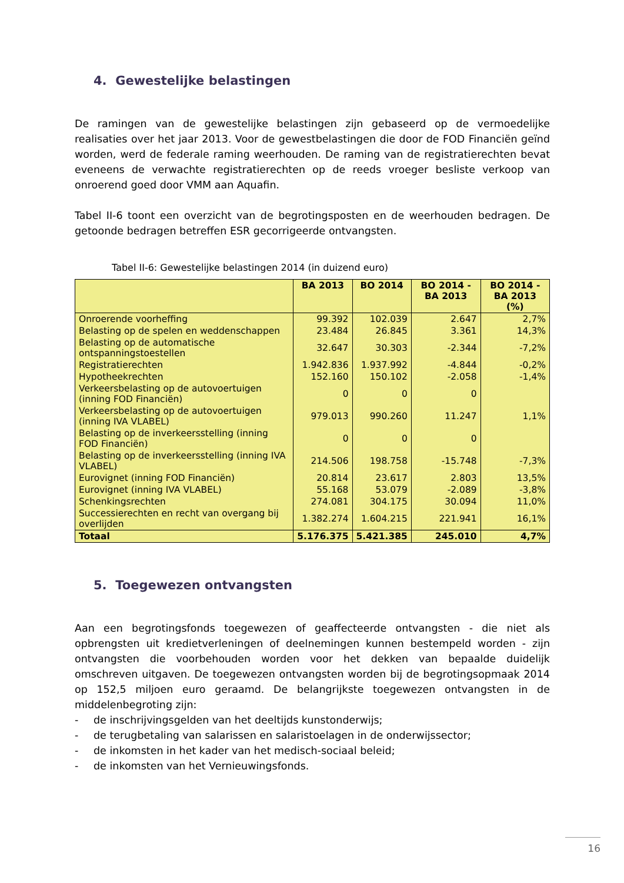4. Gewestelijke belastingen
De ramingen van de gewestelijke belastingen zijn gebaseerd op de vermoedelijke realisaties over het jaar 2013. Voor de gewestbelastingen die door de FOD Financiën geïnd worden, werd de federale raming weerhouden. De raming van de registratierechten bevat eveneens de verwachte registratierechten op de reeds vroeger besliste verkoop van onroerend goed door VMM aan Aquafin.
Tabel II-6 toont een overzicht van de begrotingsposten en de weerhouden bedragen. De getoonde bedragen betreffen ESR gecorrigeerde ontvangsten.
Tabel II-6: Gewestelijke belastingen 2014 (in duizend euro)
| | BA 2013 | BO 2014 | BO 2014 - BA 2013 | BO 2014 - BA 2013 (%) |
| --- | --- | --- | --- | --- |
| Onroerende voorheffing | 99.392 | 102.039 | 2.647 | 2,7% |
| Belasting op de spelen en weddenschappen | 23.484 | 26.845 | 3.361 | 14,3% |
| Belasting op de automatische ontspanningstoestellen | 32.647 | 30.303 | -2.344 | -7,2% |
| Registratierechten | 1.942.836 | 1.937.992 | -4.844 | -0,2% |
| Hypotheekrechten | 152.160 | 150.102 | -2.058 | -1,4% |
| Verkeersbelasting op de autovoertuigen (inning FOD Financiën) | 0 | 0 | 0 | |
| Verkeersbelasting op de autovoertuigen (inning IVA VLABEL) | 979.013 | 990.260 | 11.247 | 1,1% |
| Belasting op de inverkeersstelling (inning FOD Financiën) | 0 | 0 | 0 | |
| Belasting op de inverkeersstelling (inning IVA VLABEL) | 214.506 | 198.758 | -15.748 | -7,3% |
| Eurovignet (inning FOD Financiën) | 20.814 | 23.617 | 2.803 | 13,5% |
| Eurovignet (inning IVA VLABEL) | 55.168 | 53.079 | -2.089 | -3,8% |
| Schenkingsrechten | 274.081 | 304.175 | 30.094 | 11,0% |
| Successierechten en recht van overgang bij overlijden | 1.382.274 | 1.604.215 | 221.941 | 16,1% |
| Totaal | 5.176.375 | 5.421.385 | 245.010 | 4,7% |
5. Toegewezen ontvangsten
Aan een begrotingsfonds toegewezen of geaffecteerde ontvangsten - die niet als opbrengsten uit kredietverleningen of deelnemingen kunnen bestempeld worden - zijn ontvangsten die voorbehouden worden voor het dekken van bepaalde duidelijk omschreven uitgaven. De toegewezen ontvangsten worden bij de begrotingsopmaak 2014 op 152,5 miljoen euro geraamd. De belangrijkste toegewezen ontvangsten in de middelenbegroting zijn:
- de inschrijvingsgelden van het deeltijds kunstonderwijs;
- de terugbetaling van salarissen en salaristoelagen in de onderwijssector;
- de inkomsten in het kader van het medisch-sociaal beleid;
- de inkomsten van het Vernieuwingsfonds.
16